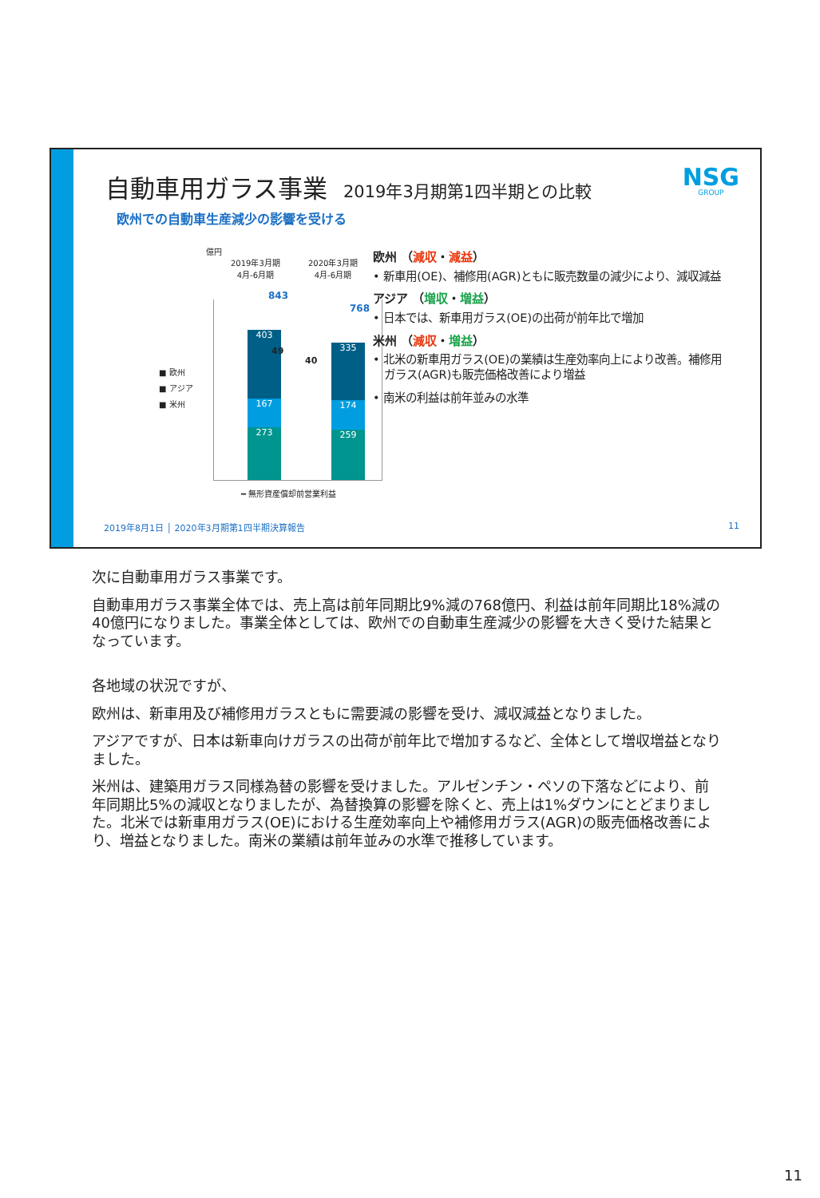自動車用ガラス事業 2019年3月期第1四半期との比較
NSG
GROUP
欧州での自動車生産減少の影響を受ける
億円
2019年3月期
4月-6月期
2020年3月期
4月-6月期
843
768
403
167
273
335
174
259
49
40
■ 欧州
■ アジア
■ 米州
━ 無形資産償却前営業利益
欧州 （減収・減益）
• 新車用(OE)、補修用(AGR)ともに販売数量の減少により、減収減益
アジア （増収・増益）
• 日本では、新車用ガラス(OE)の出荷が前年比で増加
米州 （減収・増益）
• 北米の新車用ガラス(OE)の業績は生産効率向上により改善。補修用ガラス(AGR)も販売価格改善により増益
• 南米の利益は前年並みの水準
2019年8月1日 │ 2020年3月期第1四半期決算報告
11
次に自動車用ガラス事業です。
自動車用ガラス事業全体では、売上高は前年同期比9%減の768億円、利益は前年同期比18%減の40億円になりました。事業全体としては、欧州での自動車生産減少の影響を大きく受けた結果となっています。
各地域の状況ですが、
欧州は、新車用及び補修用ガラスともに需要減の影響を受け、減収減益となりました。
アジアですが、日本は新車向けガラスの出荷が前年比で増加するなど、全体として増収増益となりました。
米州は、建築用ガラス同様為替の影響を受けました。アルゼンチン・ペソの下落などにより、前年同期比5%の減収となりましたが、為替換算の影響を除くと、売上は1%ダウンにとどまりました。北米では新車用ガラス(OE)における生産効率向上や補修用ガラス(AGR)の販売価格改善により、増益となりました。南米の業績は前年並みの水準で推移しています。
11